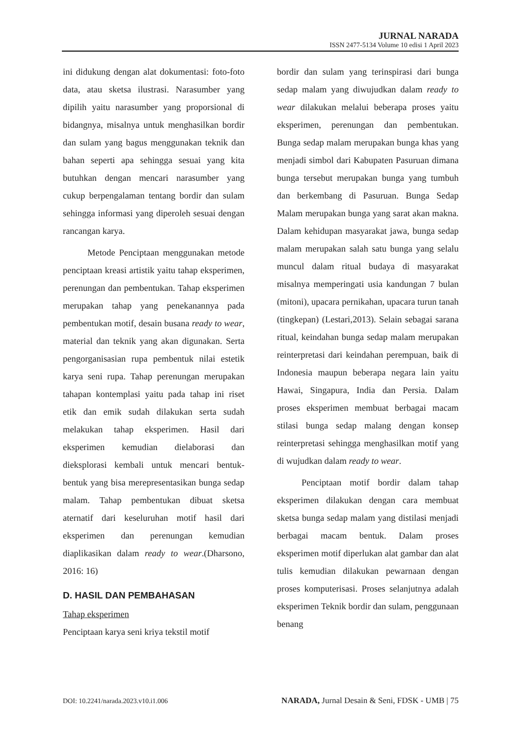JURNAL NARADA
ISSN 2477-5134 Volume 10 edisi 1 April 2023
ini didukung dengan alat dokumentasi: foto-foto data, atau sketsa ilustrasi. Narasumber yang dipilih yaitu narasumber yang proporsional di bidangnya, misalnya untuk menghasilkan bordir dan sulam yang bagus menggunakan teknik dan bahan seperti apa sehingga sesuai yang kita butuhkan dengan mencari narasumber yang cukup berpengalaman tentang bordir dan sulam sehingga informasi yang diperoleh sesuai dengan rancangan karya.
Metode Penciptaan menggunakan metode penciptaan kreasi artistik yaitu tahap eksperimen, perenungan dan pembentukan. Tahap eksperimen merupakan tahap yang penekanannya pada pembentukan motif, desain busana ready to wear, material dan teknik yang akan digunakan. Serta pengorganisasian rupa pembentuk nilai estetik karya seni rupa. Tahap perenungan merupakan tahapan kontemplasi yaitu pada tahap ini riset etik dan emik sudah dilakukan serta sudah melakukan tahap eksperimen. Hasil dari eksperimen kemudian dielaborasi dan dieksplorasi kembali untuk mencari bentuk-bentuk yang bisa merepresentasikan bunga sedap malam. Tahap pembentukan dibuat sketsa aternatif dari keseluruhan motif hasil dari eksperimen dan perenungan kemudian diaplikasikan dalam ready to wear.(Dharsono, 2016: 16)
D. HASIL DAN PEMBAHASAN
Tahap eksperimen
Penciptaan karya seni kriya tekstil motif
bordir dan sulam yang terinspirasi dari bunga sedap malam yang diwujudkan dalam ready to wear dilakukan melalui beberapa proses yaitu eksperimen, perenungan dan pembentukan. Bunga sedap malam merupakan bunga khas yang menjadi simbol dari Kabupaten Pasuruan dimana bunga tersebut merupakan bunga yang tumbuh dan berkembang di Pasuruan. Bunga Sedap Malam merupakan bunga yang sarat akan makna. Dalam kehidupan masyarakat jawa, bunga sedap malam merupakan salah satu bunga yang selalu muncul dalam ritual budaya di masyarakat misalnya memperingati usia kandungan 7 bulan (mitoni), upacara pernikahan, upacara turun tanah (tingkepan) (Lestari,2013). Selain sebagai sarana ritual, keindahan bunga sedap malam merupakan reinterpretasi dari keindahan perempuan, baik di Indonesia maupun beberapa negara lain yaitu Hawai, Singapura, India dan Persia. Dalam proses eksperimen membuat berbagai macam stilasi bunga sedap malang dengan konsep reinterpretasi sehingga menghasilkan motif yang di wujudkan dalam ready to wear.
Penciptaan motif bordir dalam tahap eksperimen dilakukan dengan cara membuat sketsa bunga sedap malam yang distilasi menjadi berbagai macam bentuk. Dalam proses eksperimen motif diperlukan alat gambar dan alat tulis kemudian dilakukan pewarnaan dengan proses komputerisasi. Proses selanjutnya adalah eksperimen Teknik bordir dan sulam, penggunaan benang
DOI: 10.2241/narada.2023.v10.i1.006 NARADA, Jurnal Desain & Seni, FDSK - UMB | 75